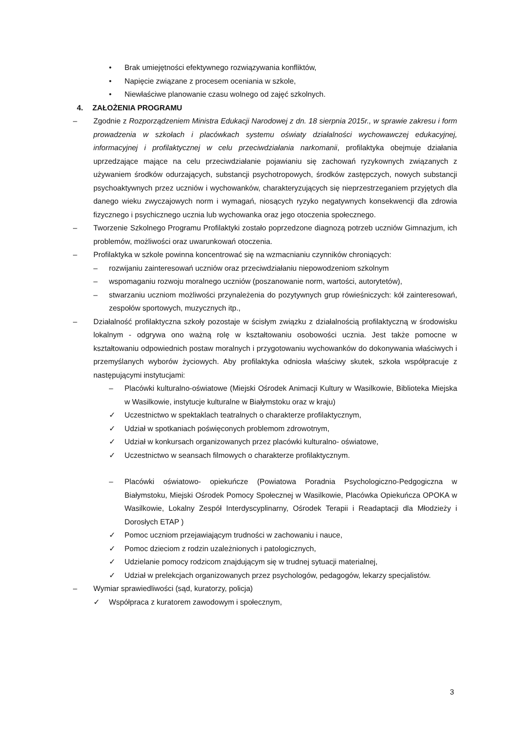• Brak umiejętności efektywnego rozwiązywania konfliktów,
• Napięcie związane z procesem oceniania w szkole,
• Niewłaściwe planowanie czasu wolnego od zajęć szkolnych.
4. ZAŁOŻENIA PROGRAMU
– Zgodnie z Rozporządzeniem Ministra Edukacji Narodowej z dn. 18 sierpnia 2015r., w sprawie zakresu i form prowadzenia w szkołach i placówkach systemu oświaty działalności wychowawczej edukacyjnej, informacyjnej i profilaktycznej w celu przeciwdziałania narkomanii, profilaktyka obejmuje działania uprzedzające mające na celu przeciwdziałanie pojawianiu się zachowań ryzykownych związanych z używaniem środków odurzających, substancji psychotropowych, środków zastępczych, nowych substancji psychoaktywnych przez uczniów i wychowanków, charakteryzujących się nieprzestrzeganiem przyjętych dla danego wieku zwyczajowych norm i wymagań, niosących ryzyko negatywnych konsekwencji dla zdrowia fizycznego i psychicznego ucznia lub wychowanka oraz jego otoczenia społecznego.
– Tworzenie Szkolnego Programu Profilaktyki zostało poprzedzone diagnozą potrzeb uczniów Gimnazjum, ich problemów, możliwości oraz uwarunkowań otoczenia.
– Profilaktyka w szkole powinna koncentrować się na wzmacnianiu czynników chroniących:
– rozwijaniu zainteresowań uczniów oraz przeciwdziałaniu niepowodzeniom szkolnym
– wspomaganiu rozwoju moralnego uczniów (poszanowanie norm, wartości, autorytetów),
– stwarzaniu uczniom możliwości przynależenia do pozytywnych grup rówieśniczych: kół zainteresowań, zespołów sportowych, muzycznych itp.,
– Działalność profilaktyczna szkoły pozostaje w ścisłym związku z działalnością profilaktyczną w środowisku lokalnym - odgrywa ono ważną rolę w kształtowaniu osobowości ucznia. Jest także pomocne w kształtowaniu odpowiednich postaw moralnych i przygotowaniu wychowanków do dokonywania właściwych i przemyślanych wyborów życiowych. Aby profilaktyka odniosła właściwy skutek, szkoła współpracuje z następującymi instytucjami:
– Placówki kulturalno-oświatowe (Miejski Ośrodek Animacji Kultury w Wasilkowie, Biblioteka Miejska w Wasilkowie, instytucje kulturalne w Białymstoku oraz w kraju)
✓ Uczestnictwo w spektaklach teatralnych o charakterze profilaktycznym,
✓ Udział w spotkaniach poświęconych problemom zdrowotnym,
✓ Udział w konkursach organizowanych przez placówki kulturalno- oświatowe,
✓ Uczestnictwo w seansach filmowych o charakterze profilaktycznym.
– Placówki oświatowo- opiekuńcze (Powiatowa Poradnia Psychologiczno-Pedgogiczna w Białymstoku, Miejski Ośrodek Pomocy Społecznej w Wasilkowie, Placówka Opiekuńcza OPOKA w Wasilkowie, Lokalny Zespół Interdyscyplinarny, Ośrodek Terapii i Readaptacji dla Młodzieży i Dorosłych ETAP )
✓ Pomoc uczniom przejawiającym trudności w zachowaniu i nauce,
✓ Pomoc dzieciom z rodzin uzależnionych i patologicznych,
✓ Udzielanie pomocy rodzicom znajdującym się w trudnej sytuacji materialnej,
✓ Udział w prelekcjach organizowanych przez psychologów, pedagogów, lekarzy specjalistów.
– Wymiar sprawiedliwości (sąd, kuratorzy, policja)
✓ Współpraca z kuratorem zawodowym i społecznym,
3